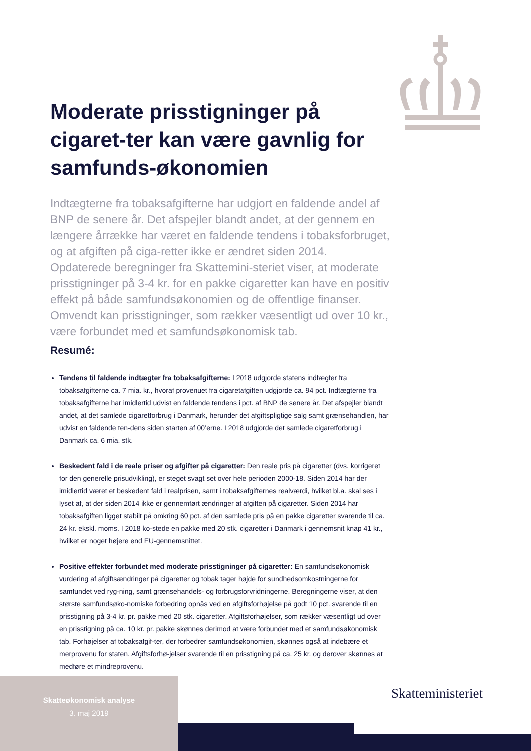Moderate prisstigninger på cigaret-ter kan være gavnlig for samfunds-økonomien
Indtægterne fra tobaksafgifterne har udgjort en faldende andel af BNP de senere år. Det afspejler blandt andet, at der gennem en længere årrække har været en faldende tendens i tobaksforbruget, og at afgiften på ciga-retter ikke er ændret siden 2014. Opdaterede beregninger fra Skattemini-steriet viser, at moderate prisstigninger på 3-4 kr. for en pakke cigaretter kan have en positiv effekt på både samfundsøkonomien og de offentlige finanser. Omvendt kan prisstigninger, som rækker væsentligt ud over 10 kr., være forbundet med et samfundsøkonomisk tab.
Resumé:
Tendens til faldende indtægter fra tobaksafgifterne: I 2018 udgjorde statens indtægter fra tobaksafgifterne ca. 7 mia. kr., hvoraf provenuet fra cigaretafgiften udgjorde ca. 94 pct. Indtægterne fra tobaksafgifterne har imidlertid udvist en faldende tendens i pct. af BNP de senere år. Det afspejler blandt andet, at det samlede cigaretforbrug i Danmark, herunder det afgiftspligtige salg samt grænsehandlen, har udvist en faldende ten-dens siden starten af 00’erne. I 2018 udgjorde det samlede cigaretforbrug i Danmark ca. 6 mia. stk.
Beskedent fald i de reale priser og afgifter på cigaretter: Den reale pris på cigaretter (dvs. korrigeret for den generelle prisudvikling), er steget svagt set over hele perioden 2000-18. Siden 2014 har der imidlertid været et beskedent fald i realprisen, samt i tobaksafgifternes realværdi, hvilket bl.a. skal ses i lyset af, at der siden 2014 ikke er gennemført ændringer af afgiften på cigaretter. Siden 2014 har tobaksafgiften ligget stabilt på omkring 60 pct. af den samlede pris på en pakke cigaretter svarende til ca. 24 kr. ekskl. moms. I 2018 ko-stede en pakke med 20 stk. cigaretter i Danmark i gennemsnit knap 41 kr., hvilket er noget højere end EU-gennemsnittet.
Positive effekter forbundet med moderate prisstigninger på cigaretter: En samfundsøkonomisk vurdering af afgiftsændringer på cigaretter og tobak tager højde for sundhedsomkostningerne for samfundet ved ryg-ning, samt grænsehandels- og forbrugsforvridningerne. Beregningerne viser, at den største samfundsøko-nomiske forbedring opnås ved en afgiftsforhøjelse på godt 10 pct. svarende til en prisstigning på 3-4 kr. pr. pakke med 20 stk. cigaretter. Afgiftsforhøjelser, som rækker væsentligt ud over en prisstigning på ca. 10 kr. pr. pakke skønnes derimod at være forbundet med et samfundsøkonomisk tab. Forhøjelser af tobaksafgif-ter, der forbedrer samfundsøkonomien, skønnes også at indebære et merprovenu for staten. Afgiftsforhø-jelser svarende til en prisstigning på ca. 25 kr. og derover skønnes at medføre et mindreprovenu.
Skatteøkonomisk analyse
3. maj 2019
Skatteministeriet